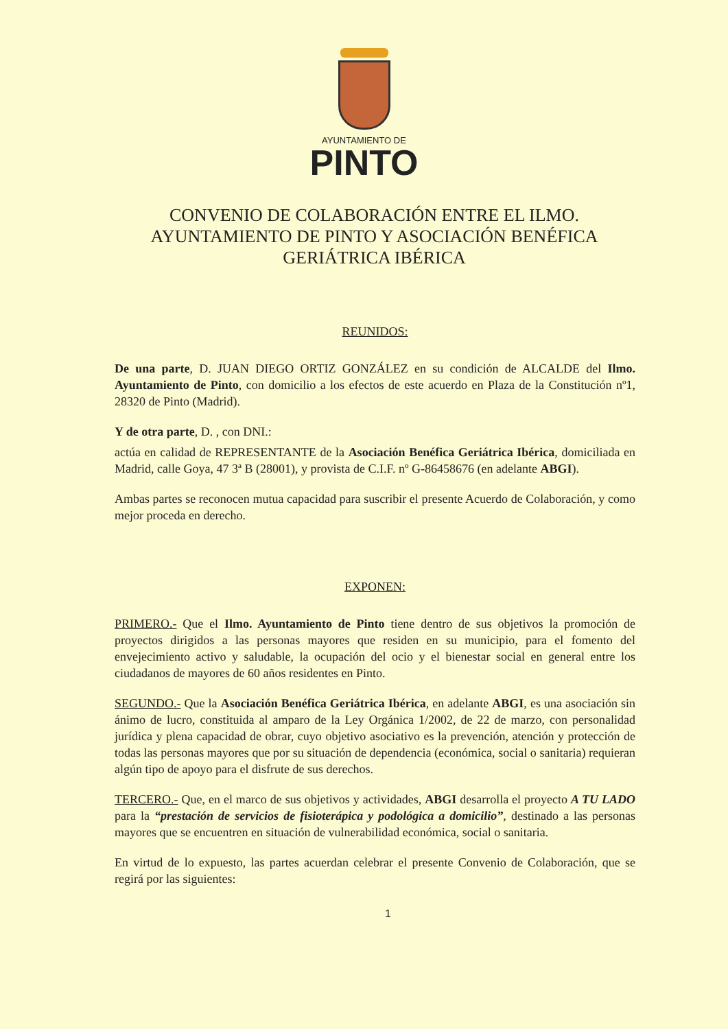AYUNTAMIENTO DE
PINTO
CONVENIO DE COLABORACIÓN ENTRE EL ILMO. AYUNTAMIENTO DE PINTO Y ASOCIACIÓN BENÉFICA GERIÁTRICA IBÉRICA
REUNIDOS:
De una parte, D. JUAN DIEGO ORTIZ GONZÁLEZ en su condición de ALCALDE del Ilmo. Ayuntamiento de Pinto, con domicilio a los efectos de este acuerdo en Plaza de la Constitución nº1, 28320 de Pinto (Madrid).
Y de otra parte, D. , con DNI.:
actúa en calidad de REPRESENTANTE de la Asociación Benéfica Geriátrica Ibérica, domiciliada en Madrid, calle Goya, 47 3ª B (28001), y provista de C.I.F. nº G-86458676 (en adelante ABGI).
Ambas partes se reconocen mutua capacidad para suscribir el presente Acuerdo de Colaboración, y como mejor proceda en derecho.
EXPONEN:
PRIMERO.- Que el Ilmo. Ayuntamiento de Pinto tiene dentro de sus objetivos la promoción de proyectos dirigidos a las personas mayores que residen en su municipio, para el fomento del envejecimiento activo y saludable, la ocupación del ocio y el bienestar social en general entre los ciudadanos de mayores de 60 años residentes en Pinto.
SEGUNDO.- Que la Asociación Benéfica Geriátrica Ibérica, en adelante ABGI, es una asociación sin ánimo de lucro, constituida al amparo de la Ley Orgánica 1/2002, de 22 de marzo, con personalidad jurídica y plena capacidad de obrar, cuyo objetivo asociativo es la prevención, atención y protección de todas las personas mayores que por su situación de dependencia (económica, social o sanitaria) requieran algún tipo de apoyo para el disfrute de sus derechos.
TERCERO.- Que, en el marco de sus objetivos y actividades, ABGI desarrolla el proyecto A TU LADO para la “prestación de servicios de fisioterápica y podológica a domicilio”, destinado a las personas mayores que se encuentren en situación de vulnerabilidad económica, social o sanitaria.
En virtud de lo expuesto, las partes acuerdan celebrar el presente Convenio de Colaboración, que se regirá por las siguientes:
1